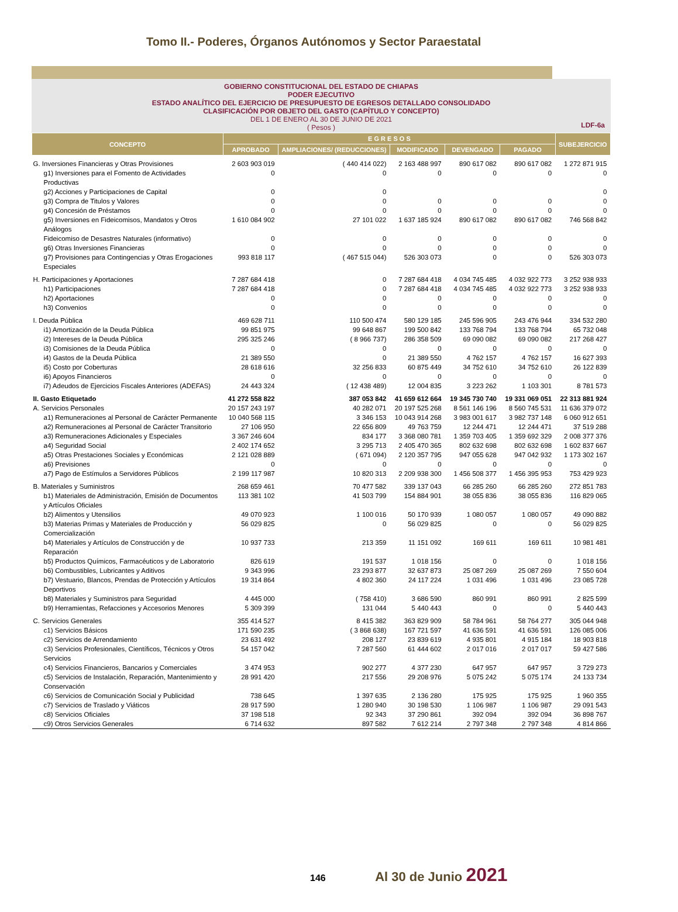Tomo II.- Poderes, Órganos Autónomos y Sector Paraestatal
GOBIERNO CONSTITUCIONAL DEL ESTADO DE CHIAPAS
PODER EJECUTIVO
ESTADO ANALÍTICO DEL EJERCICIO DE PRESUPUESTO DE EGRESOS DETALLADO CONSOLIDADO
CLASIFICACIÓN POR OBJETO DEL GASTO (CAPÍTULO Y CONCEPTO)
DEL 1 DE ENERO AL 30 DE JUNIO DE 2021
( Pesos )
LDF-6a
| CONCEPTO | E G R E S O S | | | | | SUBEJERCICIO |
| --- | --- | --- | --- | --- | --- | --- |
| | APROBADO | AMPLIACIONES/ (REDUCCIONES) | MODIFICADO | DEVENGADO | PAGADO | |
| G. Inversiones Financieras y Otras Provisiones | 2 603 903 019 | ( 440 414 022) | 2 163 488 997 | 890 617 082 | 890 617 082 | 1 272 871 915 |
| g1) Inversiones para el Fomento de Actividades Productivas | 0 | 0 | 0 | 0 | 0 | 0 |
| g2) Acciones y Participaciones de Capital | 0 | 0 | | | | 0 |
| g3) Compra de Titulos y Valores | 0 | 0 | 0 | 0 | 0 | 0 |
| g4) Concesión de Préstamos | 0 | 0 | 0 | 0 | 0 | 0 |
| g5) Inversiones en Fideicomisos, Mandatos y Otros Análogos | 1 610 084 902 | 27 101 022 | 1 637 185 924 | 890 617 082 | 890 617 082 | 746 568 842 |
| Fideicomiso de Desastres Naturales (informativo) | 0 | 0 | 0 | 0 | 0 | 0 |
| g6) Otras Inversiones Financieras | 0 | 0 | 0 | 0 | 0 | 0 |
| g7) Provisiones para Contingencias y Otras Erogaciones Especiales | 993 818 117 | ( 467 515 044) | 526 303 073 | 0 | 0 | 526 303 073 |
| H. Participaciones y Aportaciones | 7 287 684 418 | 0 | 7 287 684 418 | 4 034 745 485 | 4 032 922 773 | 3 252 938 933 |
| h1) Participaciones | 7 287 684 418 | 0 | 7 287 684 418 | 4 034 745 485 | 4 032 922 773 | 3 252 938 933 |
| h2) Aportaciones | 0 | 0 | 0 | 0 | 0 | 0 |
| h3) Convenios | 0 | 0 | 0 | 0 | 0 | 0 |
| I. Deuda Pública | 469 628 711 | 110 500 474 | 580 129 185 | 245 596 905 | 243 476 944 | 334 532 280 |
| i1) Amortización de la Deuda Pública | 99 851 975 | 99 648 867 | 199 500 842 | 133 768 794 | 133 768 794 | 65 732 048 |
| i2) Intereses de la Deuda Pública | 295 325 246 | ( 8 966 737) | 286 358 509 | 69 090 082 | 69 090 082 | 217 268 427 |
| i3) Comisiones de la Deuda Pública | 0 | 0 | 0 | 0 | 0 | 0 |
| i4) Gastos de la Deuda Pública | 21 389 550 | 0 | 21 389 550 | 4 762 157 | 4 762 157 | 16 627 393 |
| i5) Costo por Coberturas | 28 618 616 | 32 256 833 | 60 875 449 | 34 752 610 | 34 752 610 | 26 122 839 |
| i6) Apoyos Financieros | 0 | 0 | 0 | 0 | 0 | 0 |
| i7) Adeudos de Ejercicios Fiscales Anteriores (ADEFAS) | 24 443 324 | ( 12 438 489) | 12 004 835 | 3 223 262 | 1 103 301 | 8 781 573 |
| II. Gasto Etiquetado | 41 272 558 822 | 387 053 842 | 41 659 612 664 | 19 345 730 740 | 19 331 069 051 | 22 313 881 924 |
| A. Servicios Personales | 20 157 243 197 | 40 282 071 | 20 197 525 268 | 8 561 146 196 | 8 560 745 531 | 11 636 379 072 |
| a1) Remuneraciones al Personal de Carácter Permanente | 10 040 568 115 | 3 346 153 | 10 043 914 268 | 3 983 001 617 | 3 982 737 148 | 6 060 912 651 |
| a2) Remuneraciones al Personal de Carácter Transitorio | 27 106 950 | 22 656 809 | 49 763 759 | 12 244 471 | 12 244 471 | 37 519 288 |
| a3) Remuneraciones Adicionales y Especiales | 3 367 246 604 | 834 177 | 3 368 080 781 | 1 359 703 405 | 1 359 692 329 | 2 008 377 376 |
| a4) Seguridad Social | 2 402 174 652 | 3 295 713 | 2 405 470 365 | 802 632 698 | 802 632 698 | 1 602 837 667 |
| a5) Otras Prestaciones Sociales y Económicas | 2 121 028 889 | ( 671 094) | 2 120 357 795 | 947 055 628 | 947 042 932 | 1 173 302 167 |
| a6) Previsiones | 0 | 0 | 0 | 0 | 0 | 0 |
| a7) Pago de Estímulos a Servidores Públicos | 2 199 117 987 | 10 820 313 | 2 209 938 300 | 1 456 508 377 | 1 456 395 953 | 753 429 923 |
| B. Materiales y Suministros | 268 659 461 | 70 477 582 | 339 137 043 | 66 285 260 | 66 285 260 | 272 851 783 |
| b1) Materiales de Administración, Emisión de Documentos y Artículos Oficiales | 113 381 102 | 41 503 799 | 154 884 901 | 38 055 836 | 38 055 836 | 116 829 065 |
| b2) Alimentos y Utensilios | 49 070 923 | 1 100 016 | 50 170 939 | 1 080 057 | 1 080 057 | 49 090 882 |
| b3) Materias Primas y Materiales de Producción y Comercialización | 56 029 825 | 0 | 56 029 825 | 0 | 0 | 56 029 825 |
| b4) Materiales y Artículos de Construcción y de Reparación | 10 937 733 | 213 359 | 11 151 092 | 169 611 | 169 611 | 10 981 481 |
| b5) Productos Químicos, Farmacéuticos y de Laboratorio | 826 619 | 191 537 | 1 018 156 | 0 | 0 | 1 018 156 |
| b6) Combustibles, Lubricantes y Aditivos | 9 343 996 | 23 293 877 | 32 637 873 | 25 087 269 | 25 087 269 | 7 550 604 |
| b7) Vestuario, Blancos, Prendas de Protección y Artículos Deportivos | 19 314 864 | 4 802 360 | 24 117 224 | 1 031 496 | 1 031 496 | 23 085 728 |
| b8) Materiales y Suministros para Seguridad | 4 445 000 | ( 758 410) | 3 686 590 | 860 991 | 860 991 | 2 825 599 |
| b9) Herramientas, Refacciones y Accesorios Menores | 5 309 399 | 131 044 | 5 440 443 | 0 | 0 | 5 440 443 |
| C. Servicios Generales | 355 414 527 | 8 415 382 | 363 829 909 | 58 784 961 | 58 764 277 | 305 044 948 |
| c1) Servicios Básicos | 171 590 235 | ( 3 868 638) | 167 721 597 | 41 636 591 | 41 636 591 | 126 085 006 |
| c2) Servicios de Arrendamiento | 23 631 492 | 208 127 | 23 839 619 | 4 935 801 | 4 915 184 | 18 903 818 |
| c3) Servicios Profesionales, Científicos, Técnicos y Otros Servicios | 54 157 042 | 7 287 560 | 61 444 602 | 2 017 016 | 2 017 017 | 59 427 586 |
| c4) Servicios Financieros, Bancarios y Comerciales | 3 474 953 | 902 277 | 4 377 230 | 647 957 | 647 957 | 3 729 273 |
| c5) Servicios de Instalación, Reparación, Mantenimiento y Conservación | 28 991 420 | 217 556 | 29 208 976 | 5 075 242 | 5 075 174 | 24 133 734 |
| c6) Servicios de Comunicación Social y Publicidad | 738 645 | 1 397 635 | 2 136 280 | 175 925 | 175 925 | 1 960 355 |
| c7) Servicios de Traslado y Viáticos | 28 917 590 | 1 280 940 | 30 198 530 | 1 106 987 | 1 106 987 | 29 091 543 |
| c8) Servicios Oficiales | 37 198 518 | 92 343 | 37 290 861 | 392 094 | 392 094 | 36 898 767 |
| c9) Otros Servicios Generales | 6 714 632 | 897 582 | 7 612 214 | 2 797 348 | 2 797 348 | 4 814 866 |
146 Al 30 de Junio 2021